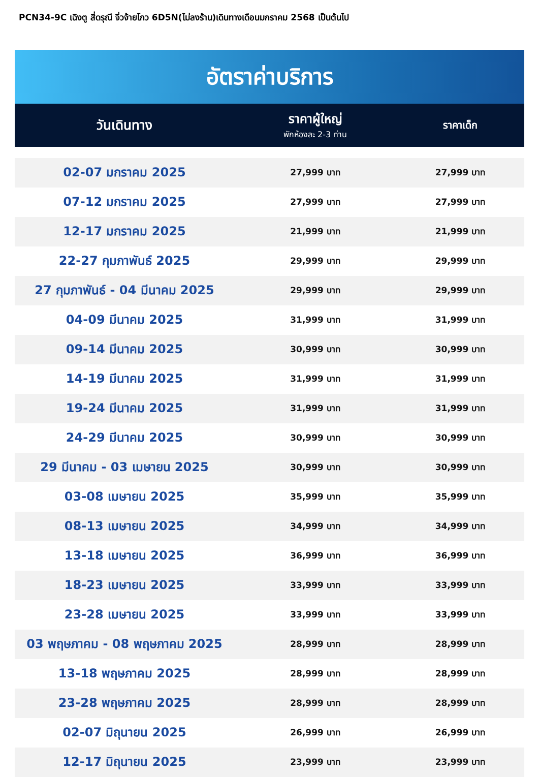PCN34-9C เฉิงตู สี่ดรุณี จิ่วจ้ายโกว 6D5N(ไม่ลงร้าน)เดินทางเดือนมกราคม 2568 เป็นต้นไป
อัตราค่าบริการ
| วันเดินทาง | ราคาผู้ใหญ่ พักห้องละ 2-3 ท่าน | ราคาเด็ก |
| --- | --- | --- |
| 02-07 มกราคม 2025 | 27,999 บาท | 27,999 บาท |
| 07-12 มกราคม 2025 | 27,999 บาท | 27,999 บาท |
| 12-17 มกราคม 2025 | 21,999 บาท | 21,999 บาท |
| 22-27 กุมภาพันธ์ 2025 | 29,999 บาท | 29,999 บาท |
| 27 กุมภาพันธ์ - 04 มีนาคม 2025 | 29,999 บาท | 29,999 บาท |
| 04-09 มีนาคม 2025 | 31,999 บาท | 31,999 บาท |
| 09-14 มีนาคม 2025 | 30,999 บาท | 30,999 บาท |
| 14-19 มีนาคม 2025 | 31,999 บาท | 31,999 บาท |
| 19-24 มีนาคม 2025 | 31,999 บาท | 31,999 บาท |
| 24-29 มีนาคม 2025 | 30,999 บาท | 30,999 บาท |
| 29 มีนาคม - 03 เมษายน 2025 | 30,999 บาท | 30,999 บาท |
| 03-08 เมษายน 2025 | 35,999 บาท | 35,999 บาท |
| 08-13 เมษายน 2025 | 34,999 บาท | 34,999 บาท |
| 13-18 เมษายน 2025 | 36,999 บาท | 36,999 บาท |
| 18-23 เมษายน 2025 | 33,999 บาท | 33,999 บาท |
| 23-28 เมษายน 2025 | 33,999 บาท | 33,999 บาท |
| 03 พฤษภาคม - 08 พฤษภาคม 2025 | 28,999 บาท | 28,999 บาท |
| 13-18 พฤษภาคม 2025 | 28,999 บาท | 28,999 บาท |
| 23-28 พฤษภาคม 2025 | 28,999 บาท | 28,999 บาท |
| 02-07 มิถุนายน 2025 | 26,999 บาท | 26,999 บาท |
| 12-17 มิถุนายน 2025 | 23,999 บาท | 23,999 บาท |